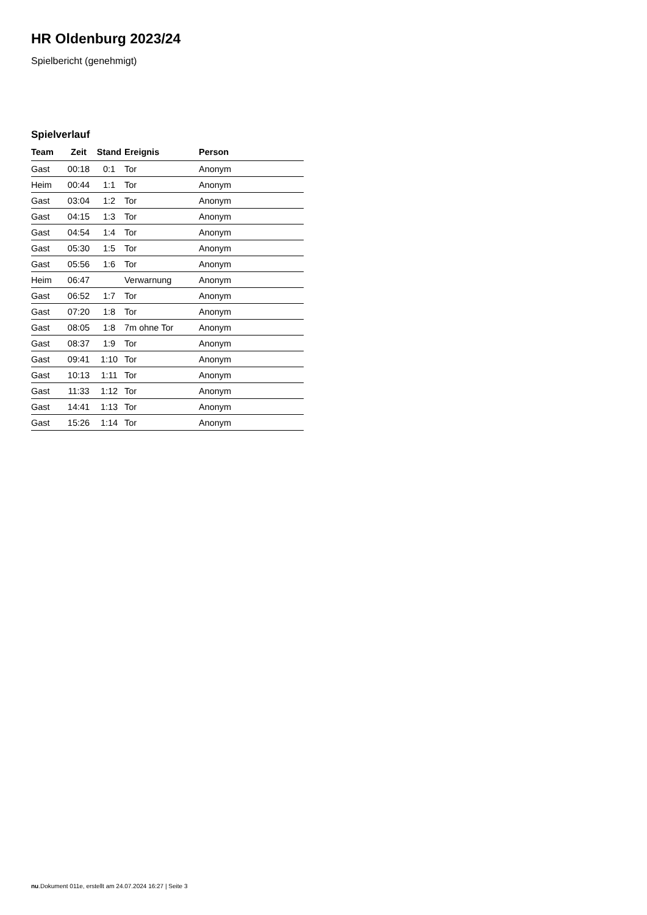HR Oldenburg 2023/24
Spielbericht (genehmigt)
Spielverlauf
| Team | Zeit | Stand | Ereignis | Person |
| --- | --- | --- | --- | --- |
| Gast | 00:18 | 0:1 | Tor | Anonym |
| Heim | 00:44 | 1:1 | Tor | Anonym |
| Gast | 03:04 | 1:2 | Tor | Anonym |
| Gast | 04:15 | 1:3 | Tor | Anonym |
| Gast | 04:54 | 1:4 | Tor | Anonym |
| Gast | 05:30 | 1:5 | Tor | Anonym |
| Gast | 05:56 | 1:6 | Tor | Anonym |
| Heim | 06:47 | | Verwarnung | Anonym |
| Gast | 06:52 | 1:7 | Tor | Anonym |
| Gast | 07:20 | 1:8 | Tor | Anonym |
| Gast | 08:05 | 1:8 | 7m ohne Tor | Anonym |
| Gast | 08:37 | 1:9 | Tor | Anonym |
| Gast | 09:41 | 1:10 | Tor | Anonym |
| Gast | 10:13 | 1:11 | Tor | Anonym |
| Gast | 11:33 | 1:12 | Tor | Anonym |
| Gast | 14:41 | 1:13 | Tor | Anonym |
| Gast | 15:26 | 1:14 | Tor | Anonym |
nu.Dokument 011e, erstellt am 24.07.2024 16:27 | Seite 3